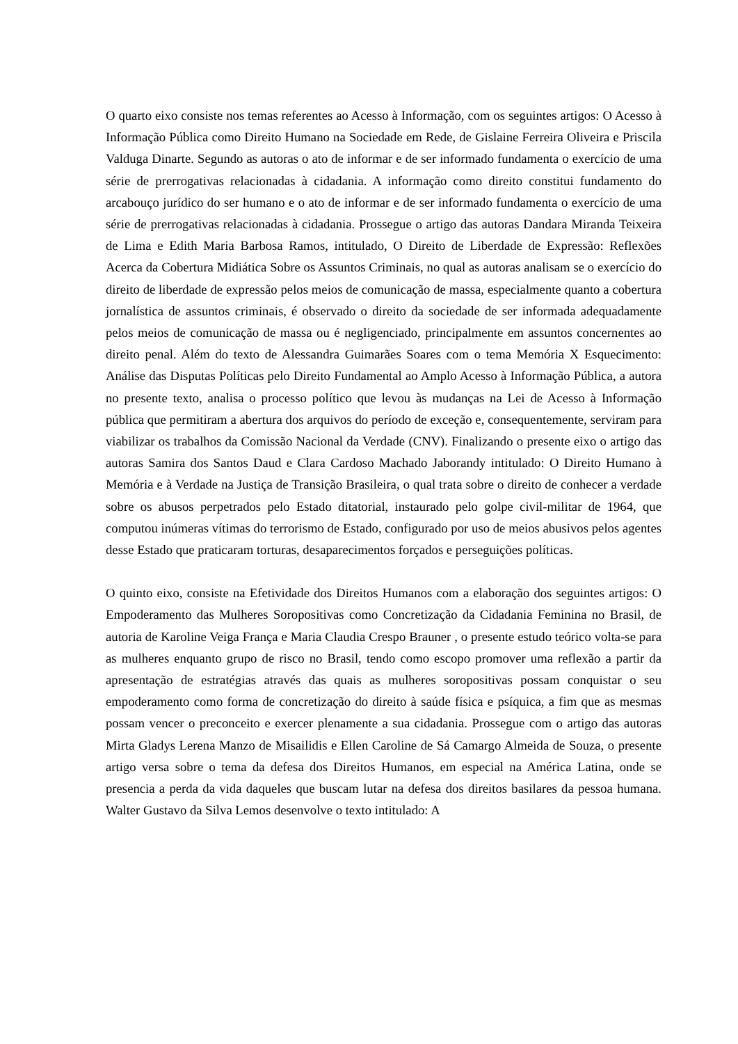O quarto eixo consiste nos temas referentes ao Acesso à Informação, com os seguintes artigos: O Acesso à Informação Pública como Direito Humano na Sociedade em Rede, de Gislaine Ferreira Oliveira e Priscila Valduga Dinarte. Segundo as autoras o ato de informar e de ser informado fundamenta o exercício de uma série de prerrogativas relacionadas à cidadania. A informação como direito constitui fundamento do arcabouço jurídico do ser humano e o ato de informar e de ser informado fundamenta o exercício de uma série de prerrogativas relacionadas à cidadania. Prossegue o artigo das autoras Dandara Miranda Teixeira de Lima e Edith Maria Barbosa Ramos, intitulado, O Direito de Liberdade de Expressão: Reflexões Acerca da Cobertura Midiática Sobre os Assuntos Criminais, no qual as autoras analisam se o exercício do direito de liberdade de expressão pelos meios de comunicação de massa, especialmente quanto a cobertura jornalística de assuntos criminais, é observado o direito da sociedade de ser informada adequadamente pelos meios de comunicação de massa ou é negligenciado, principalmente em assuntos concernentes ao direito penal. Além do texto de Alessandra Guimarães Soares com o tema Memória X Esquecimento: Análise das Disputas Políticas pelo Direito Fundamental ao Amplo Acesso à Informação Pública, a autora no presente texto, analisa o processo político que levou às mudanças na Lei de Acesso à Informação pública que permitiram a abertura dos arquivos do período de exceção e, consequentemente, serviram para viabilizar os trabalhos da Comissão Nacional da Verdade (CNV). Finalizando o presente eixo o artigo das autoras Samira dos Santos Daud e Clara Cardoso Machado Jaborandy intitulado: O Direito Humano à Memória e à Verdade na Justiça de Transição Brasileira, o qual trata sobre o direito de conhecer a verdade sobre os abusos perpetrados pelo Estado ditatorial, instaurado pelo golpe civil-militar de 1964, que computou inúmeras vítimas do terrorismo de Estado, configurado por uso de meios abusivos pelos agentes desse Estado que praticaram torturas, desaparecimentos forçados e perseguições políticas.
O quinto eixo, consiste na Efetividade dos Direitos Humanos com a elaboração dos seguintes artigos: O Empoderamento das Mulheres Soropositivas como Concretização da Cidadania Feminina no Brasil, de autoria de Karoline Veiga França e Maria Claudia Crespo Brauner , o presente estudo teórico volta-se para as mulheres enquanto grupo de risco no Brasil, tendo como escopo promover uma reflexão a partir da apresentação de estratégias através das quais as mulheres soropositivas possam conquistar o seu empoderamento como forma de concretização do direito à saúde física e psíquica, a fim que as mesmas possam vencer o preconceito e exercer plenamente a sua cidadania. Prossegue com o artigo das autoras Mirta Gladys Lerena Manzo de Misailidis e Ellen Caroline de Sá Camargo Almeida de Souza, o presente artigo versa sobre o tema da defesa dos Direitos Humanos, em especial na América Latina, onde se presencia a perda da vida daqueles que buscam lutar na defesa dos direitos basilares da pessoa humana. Walter Gustavo da Silva Lemos desenvolve o texto intitulado: A